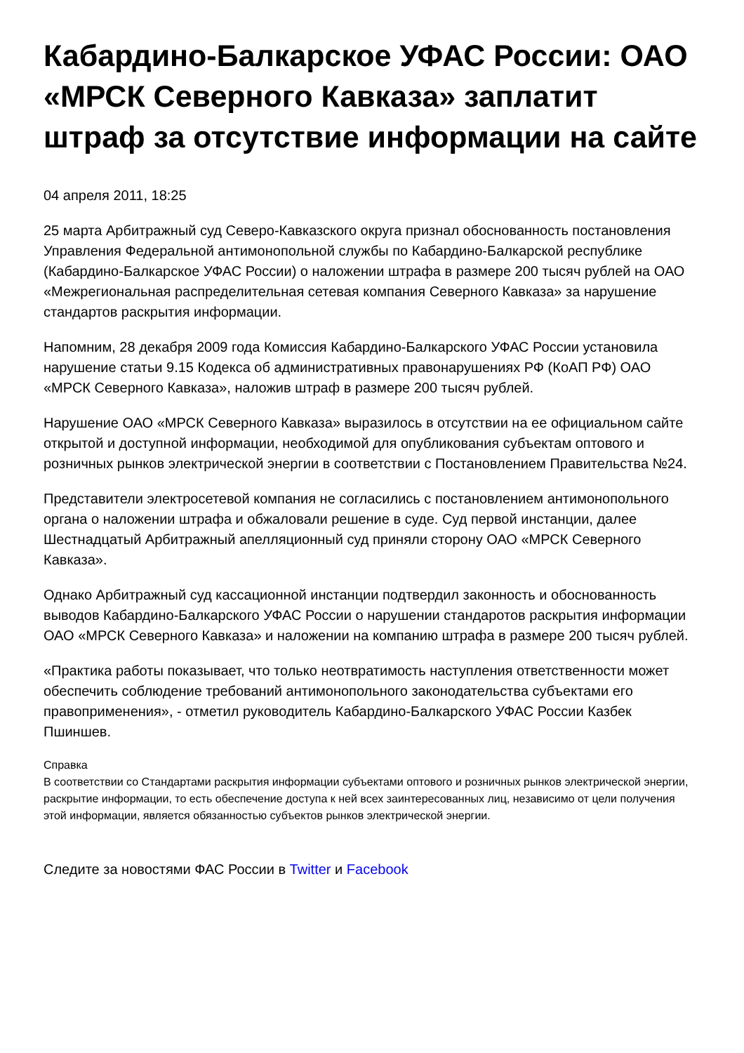Кабардино-Балкарское УФАС России: ОАО «МРСК Северного Кавказа» заплатит штраф за отсутствие информации на сайте
04 апреля 2011, 18:25
25 марта Арбитражный суд Северо-Кавказского округа признал обоснованность постановления Управления Федеральной антимонопольной службы по Кабардино-Балкарской республике (Кабардино-Балкарское УФАС России) о наложении штрафа в размере 200 тысяч рублей на ОАО «Межрегиональная распределительная сетевая компания Северного Кавказа» за нарушение стандартов раскрытия информации.
Напомним, 28 декабря 2009 года Комиссия Кабардино-Балкарского УФАС России установила нарушение статьи 9.15 Кодекса об административных правонарушениях РФ (КоАП РФ) ОАО «МРСК Северного Кавказа», наложив штраф в размере 200 тысяч рублей.
Нарушение ОАО «МРСК Северного Кавказа» выразилось в отсутствии на ее официальном сайте открытой и доступной информации, необходимой для опубликования субъектам оптового и розничных рынков электрической энергии в соответствии с Постановлением Правительства №24.
Представители электросетевой компания не согласились с постановлением антимонопольного органа о наложении штрафа и обжаловали решение в суде. Суд первой инстанции, далее Шестнадцатый Арбитражный апелляционный суд приняли сторону ОАО «МРСК Северного Кавказа».
Однако Арбитражный суд кассационной инстанции подтвердил законность и обоснованность выводов Кабардино-Балкарского УФАС России о нарушении стандаротов раскрытия информации ОАО «МРСК Северного Кавказа» и наложении на компанию штрафа в размере 200 тысяч рублей.
«Практика работы показывает, что только неотвратимость наступления ответственности может обеспечить соблюдение требований антимонопольного законодательства субъектами его правоприменения», - отметил руководитель Кабардино-Балкарского УФАС России Казбек Пшиншев.
Справка
В соответствии со Стандартами раскрытия информации субъектами оптового и розничных рынков электрической энергии, раскрытие информации, то есть обеспечение доступа к ней всех заинтересованных лиц, независимо от цели получения этой информации, является обязанностью субъектов рынков электрической энергии.
Следите за новостями ФАС России в Twitter и Facebook